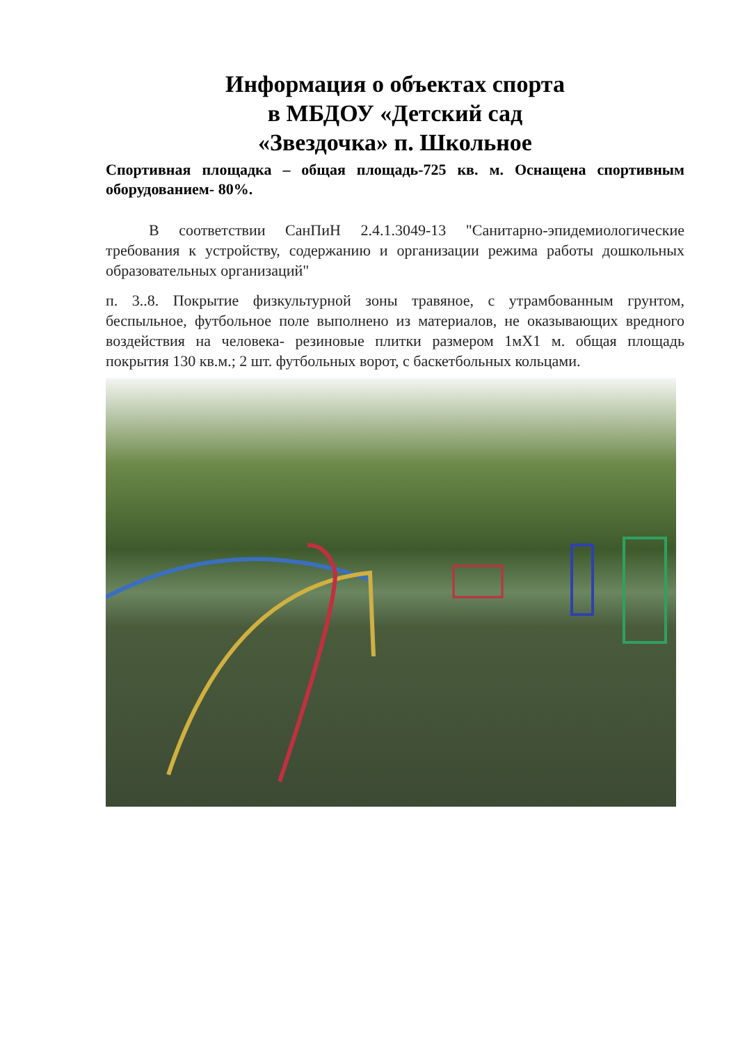Информация о объектах спорта
в МБДОУ «Детский сад
«Звездочка» п. Школьное
Спортивная площадка – общая площадь-725 кв. м. Оснащена спортивным оборудованием- 80%.
В соответствии СанПиН 2.4.1.3049-13 "Санитарно-эпидемиологические требования к устройству, содержанию и организации режима работы дошкольных образовательных организаций"
п. 3..8. Покрытие физкультурной зоны травяное, с утрамбованным грунтом, беспыльное, футбольное поле выполнено из материалов, не оказывающих вредного воздействия на человека- резиновые плитки размером 1мХ1 м. общая площадь покрытия 130 кв.м.; 2 шт. футбольных ворот, с баскетбольных кольцами.